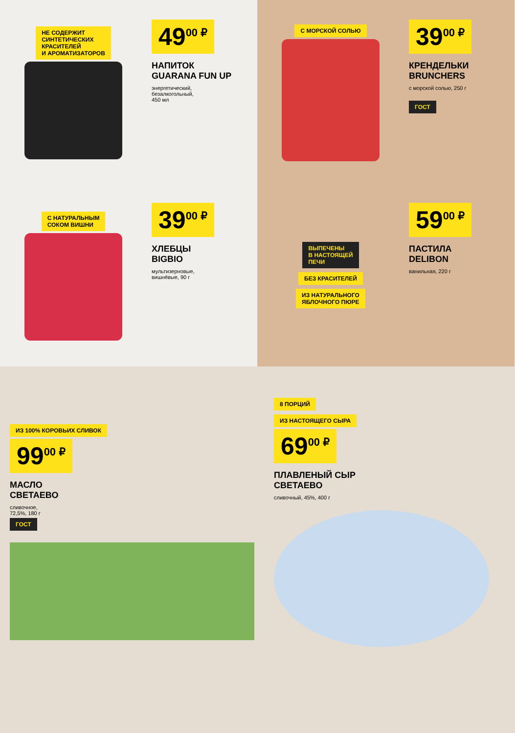НЕ СОДЕРЖИТ
СИНТЕТИЧЕСКИХ
КРАСИТЕЛЕЙ
И АРОМАТИЗАТОРОВ
49<sup>00 ₽</sup>
НАПИТОК
GUARANA FUN UP
энергетический,
безалкогольный,
450 мл
С НАТУРАЛЬНЫМ
СОКОМ ВИШНИ
39<sup>00 ₽</sup>
ХЛЕБЦЫ
BIGBIO
мультизерновые,
вишнёвые, 90 г
С МОРСКОЙ СОЛЬЮ
39<sup>00 ₽</sup>
КРЕНДЕЛЬКИ
BRUNCHERS
с морской солью, 250 г
ГОСТ
ВЫПЕЧЕНЫ
В НАСТОЯЩЕЙ
ПЕЧИ
БЕЗ КРАСИТЕЛЕЙ
ИЗ НАТУРАЛЬНОГО
ЯБЛОЧНОГО ПЮРЕ
59<sup>00 ₽</sup>
ПАСТИЛА
DELIBON
ванильная, 220 г
ИЗ 100% КОРОВЬИХ СЛИВОК
99<sup>00 ₽</sup>
МАСЛО
СВЕТАЕВО
сливочное,
72,5%, 180 г
ГОСТ
8 ПОРЦИЙ
ИЗ НАСТОЯЩЕГО СЫРА
69<sup>00 ₽</sup>
ПЛАВЛЕНЫЙ СЫР
СВЕТАЕВО
сливочный, 45%, 400 г